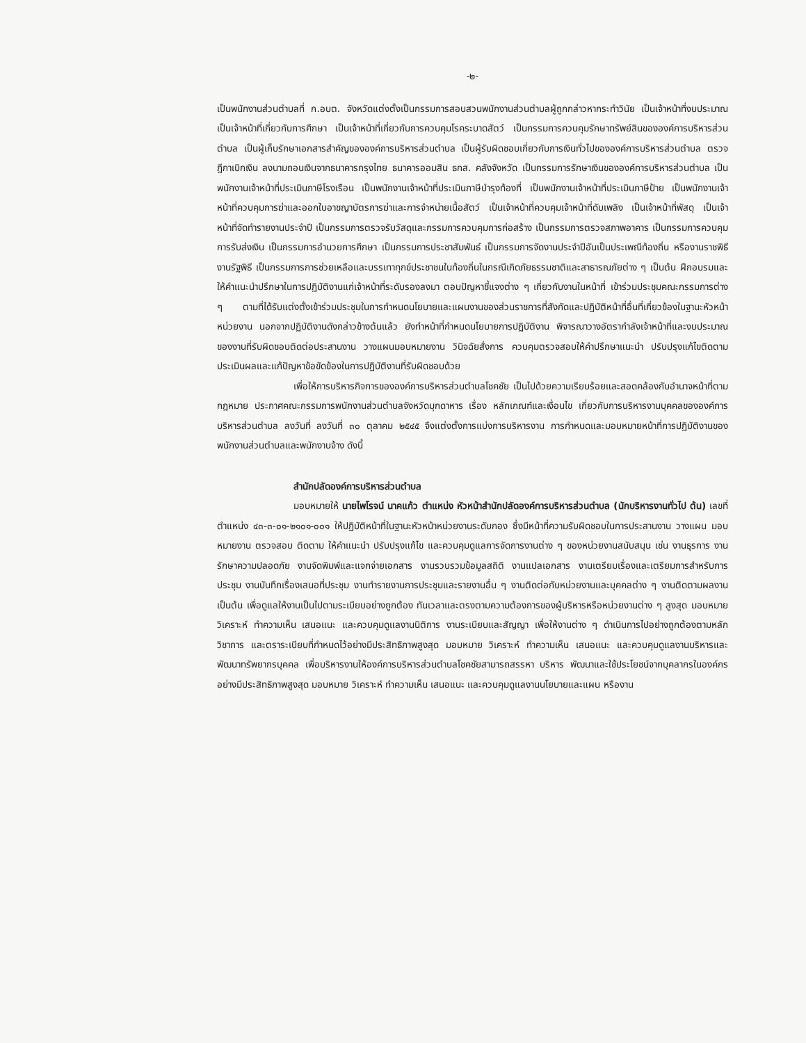-๒-
เป็นพนักงานส่วนตำบลที่ ก.อบต. จังหวัดแต่งตั้งเป็นกรรมการสอบสวนพนักงานส่วนตำบลผู้ถูกกล่าวหากระทำวินัย เป็นเจ้าหน้าที่งบประมาณ เป็นเจ้าหน้าที่เกี่ยวกับการศึกษา เป็นเจ้าหน้าที่เกี่ยวกับการควบคุมโรคระบาดสัตว์ เป็นกรรมการควบคุมรักษาทรัพย์สินขององค์การบริหารส่วนตำบล เป็นผู้เก็บรักษาเอกสารสำคัญขององค์การบริหารส่วนตำบล เป็นผู้รับผิดชอบเกี่ยวกับการเงินทั่วไปขององค์การบริหารส่วนตำบล ตรวจฎีกาเบิกเงิน ลงนามถอนเงินจากธนาคารกรุงไทย ธนาคารออมสิน ธกส. คลังจังหวัด เป็นกรรมการรักษาเงินขององค์การบริหารส่วนตำบล เป็นพนักงานเจ้าหน้าที่ประเมินภาษีโรงเรือน เป็นพนักงานเจ้าหน้าที่ประเมินภาษีบำรุงท้องที่ เป็นพนักงานเจ้าหน้าที่ประเมินภาษีป้าย เป็นพนักงานเจ้าหน้าที่ควบคุมการฆ่าและออกใบอาชญาบัตรการฆ่าและการจำหน่ายเนื้อสัตว์ เป็นเจ้าหน้าที่ควบคุมเจ้าหน้าที่ดับเพลิง เป็นเจ้าหน้าที่พัสดุ เป็นเจ้าหน้าที่จัดทำรายงานประจำปี เป็นกรรมการตรวจรับวัสดุและกรรมการควบคุมการก่อสร้าง เป็นกรรมการตรวจสภาพอาคาร เป็นกรรมการควบคุมการรับส่งเงิน เป็นกรรมการอำนวยการศึกษา เป็นกรรมการประชาสัมพันธ์ เป็นกรรมการจัดงานประจำปีอันเป็นประเพณีท้องถิ่น หรืองานราชพิธี งานรัฐพิธี เป็นกรรมการการช่วยเหลือและบรรเทาทุกข์ประชาชนในท้องถิ่นในกรณีเกิดภัยธรรมชาติและสาธารณภัยต่าง ๆ เป็นต้น ฝึกอบรมและให้คำแนะนำปรึกษาในการปฏิบัติงานแก่เจ้าหน้าที่ระดับรองลงมา ตอบปัญหาชี้แจงต่าง ๆ เกี่ยวกับงานในหน้าที่ เข้าร่วมประชุมคณะกรรมการต่าง ๆ ตามที่ได้รับแต่งตั้งเข้าร่วมประชุมในการกำหนดนโยบายและแผนงานของส่วนราชการที่สังกัดและปฏิบัติหน้าที่อื่นที่เกี่ยวข้องในฐานะหัวหน้าหน่วยงาน นอกจากปฏิบัติงานดังกล่าวข้างต้นแล้ว ยังทำหน้าที่กำหนดนโยบายการปฏิบัติงาน พิจารณาวางอัตรากำลังเจ้าหน้าที่และงบประมาณของงานที่รับผิดชอบติดต่อประสานงาน วางแผนมอบหมายงาน วินิจฉัยสั่งการ ควบคุมตรวจสอบให้คำปรึกษาแนะนำ ปรับปรุงแก้ไขติดตามประเมินผลและแก้ปัญหาข้อขัดข้องในการปฏิบัติงานที่รับผิดชอบด้วย
เพื่อให้การบริหารกิจการขององค์การบริหารส่วนตำบลโชคชัย เป็นไปด้วยความเรียบร้อยและสอดคล้องกับอำนาจหน้าที่ตามกฎหมาย ประกาศคณะกรรมการพนักงานส่วนตำบลจังหวัดมุกดาหาร เรื่อง หลักเกณฑ์และเงื่อนไข เกี่ยวกับการบริหารงานบุคคลขององค์การบริหารส่วนตำบล ลงวันที่ ลงวันที่ ๓๐ ตุลาคม ๒๕๔๕ จึงแต่งตั้งการแบ่งการบริหารงาน การกำหนดและมอบหมายหน้าที่การปฏิบัติงานของพนักงานส่วนตำบลและพนักงานจ้าง ดังนี้
สำนักปลัดองค์การบริหารส่วนตำบล
มอบหมายให้ นายไพโรจน์ นาคแก้ว ตำแหน่ง หัวหน้าสำนักปลัดองค์การบริหารส่วนตำบล (นักบริหารงานทั่วไป ต้น) เลขที่ตำแหน่ง ๔๓-๓-๐๑-๒๑๐๑-๐๐๑ ให้ปฏิบัติหน้าที่ในฐานะหัวหน้าหน่วยงานระดับกอง ซึ่งมีหน้าที่ความรับผิดชอบในการประสานงาน วางแผน มอบหมายงาน ตรวจสอบ ติดตาม ให้คำแนะนำ ปรับปรุงแก้ไข และควบคุมดูแลการจัดการงานต่าง ๆ ของหน่วยงานสนับสนุน เช่น งานธุรการ งานรักษาความปลอดภัย งานจัดพิมพ์และแจกจ่ายเอกสาร งานรวบรวมข้อมูลสถิติ งานแปลเอกสาร งานเตรียมเรื่องและเตรียมการสำหรับการประชุม งานบันทึกเรื่องเสนอที่ประชุม งานทำรายงานการประชุมและรายงานอื่น ๆ งานติดต่อกับหน่วยงานและบุคคลต่าง ๆ งานติดตามผลงาน เป็นต้น เพื่อดูแลให้งานเป็นไปตามระเบียบอย่างถูกต้อง ทันเวลาและตรงตามความต้องการของผู้บริหารหรือหน่วยงานต่าง ๆ สูงสุด มอบหมาย วิเคราะห์ ทำความเห็น เสนอแนะ และควบคุมดูแลงานนิติการ งานระเบียบและสัญญา เพื่อให้งานต่าง ๆ ดำเนินการไปอย่างถูกต้องตามหลักวิชาการ และตราระเบียบที่กำหนดไว้อย่างมีประสิทธิภาพสูงสุด มอบหมาย วิเคราะห์ ทำความเห็น เสนอแนะ และควบคุมดูแลงานบริหารและพัฒนาทรัพยากรบุคคล เพื่อบริหารงานให้องค์การบริหารส่วนตำบลโชคชัยสามารถสรรหา บริหาร พัฒนาและใช้ประโยชน์จากบุคลากรในองค์กรอย่างมีประสิทธิภาพสูงสุด มอบหมาย วิเคราะห์ ทำความเห็น เสนอแนะ และควบคุมดูแลงานนโยบายและแผน หรืองาน